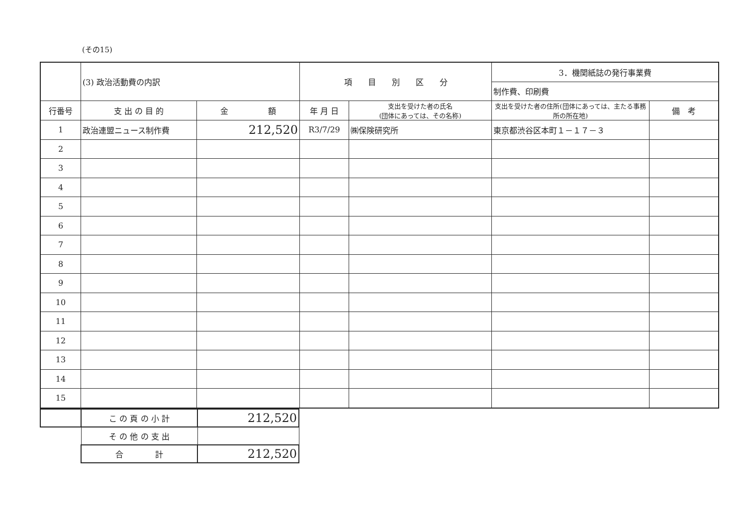(その15)
| | (3) 政治活動費の内訳 | | 項 目 別 区 分 | | 3．機関紙誌の発行事業費 | |
| | | | | | 制作費、印刷費 | |
| 行番号 | 支 出 の 目 的 | 金 額 | 年 月 日 | 支出を受けた者の氏名 (団体にあっては、その名称) | 支出を受けた者の住所(団体にあっては、主たる事務所の所在地) | 備 考 |
| 1 | 政治連盟ニュース制作費 | 212,520 | R3/7/29 | ㈱保険研究所 | 東京都渋谷区本町１－１７－３ | |
| 2 | | | | | | |
| 3 | | | | | | |
| 4 | | | | | | |
| 5 | | | | | | |
| 6 | | | | | | |
| 7 | | | | | | |
| 8 | | | | | | |
| 9 | | | | | | |
| 10 | | | | | | |
| 11 | | | | | | |
| 12 | | | | | | |
| 13 | | | | | | |
| 14 | | | | | | |
| 15 | | | | | | |
| | こ の 頁 の 小 計 | 212,520 |
| | そ の 他 の 支 出 | |
| | 合 計 | 212,520 |